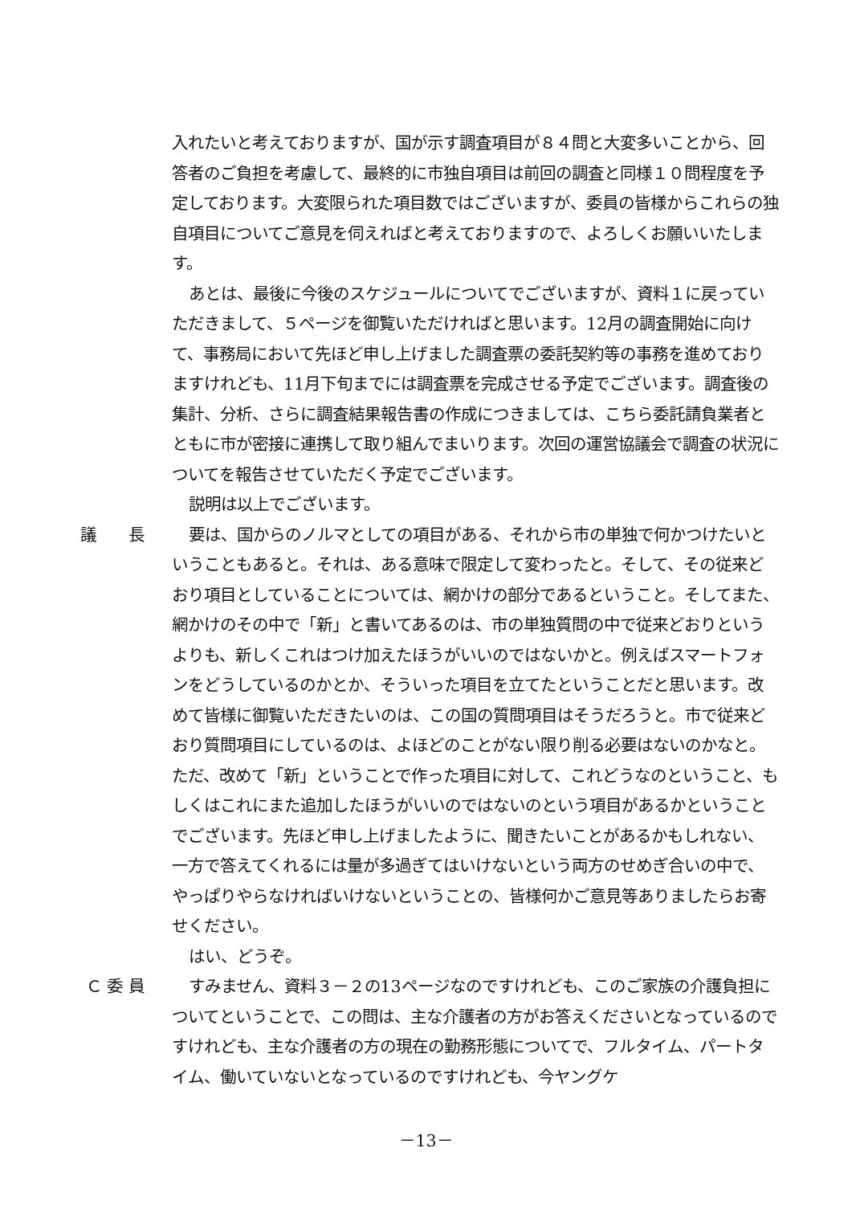入れたいと考えておりますが、国が示す調査項目が８４問と大変多いことから、回答者のご負担を考慮して、最終的に市独自項目は前回の調査と同様１０問程度を予定しております。大変限られた項目数ではございますが、委員の皆様からこれらの独自項目についてご意見を伺えればと考えておりますので、よろしくお願いいたします。
あとは、最後に今後のスケジュールについてでございますが、資料１に戻っていただきまして、５ページを御覧いただければと思います。12月の調査開始に向けて、事務局において先ほど申し上げました調査票の委託契約等の事務を進めておりますけれども、11月下旬までには調査票を完成させる予定でございます。調査後の集計、分析、さらに調査結果報告書の作成につきましては、こちら委託請負業者とともに市が密接に連携して取り組んでまいります。次回の運営協議会で調査の状況についてを報告させていただく予定でございます。
説明は以上でございます。
議　　長
要は、国からのノルマとしての項目がある、それから市の単独で何かつけたいということもあると。それは、ある意味で限定して変わったと。そして、その従来どおり項目としていることについては、網かけの部分であるということ。そしてまた、網かけのその中で「新」と書いてあるのは、市の単独質問の中で従来どおりというよりも、新しくこれはつけ加えたほうがいいのではないかと。例えばスマートフォンをどうしているのかとか、そういった項目を立てたということだと思います。改めて皆様に御覧いただきたいのは、この国の質問項目はそうだろうと。市で従来どおり質問項目にしているのは、よほどのことがない限り削る必要はないのかなと。ただ、改めて「新」ということで作った項目に対して、これどうなのということ、もしくはこれにまた追加したほうがいいのではないのという項目があるかということでございます。先ほど申し上げましたように、聞きたいことがあるかもしれない、一方で答えてくれるには量が多過ぎてはいけないという両方のせめぎ合いの中で、やっぱりやらなければいけないということの、皆様何かご意見等ありましたらお寄せください。
はい、どうぞ。
Ｃ 委 員
すみません、資料３－２の13ページなのですけれども、このご家族の介護負担についてということで、この問は、主な介護者の方がお答えくださいとなっているのですけれども、主な介護者の方の現在の勤務形態についてで、フルタイム、パートタイム、働いていないとなっているのですけれども、今ヤングケ
－13－